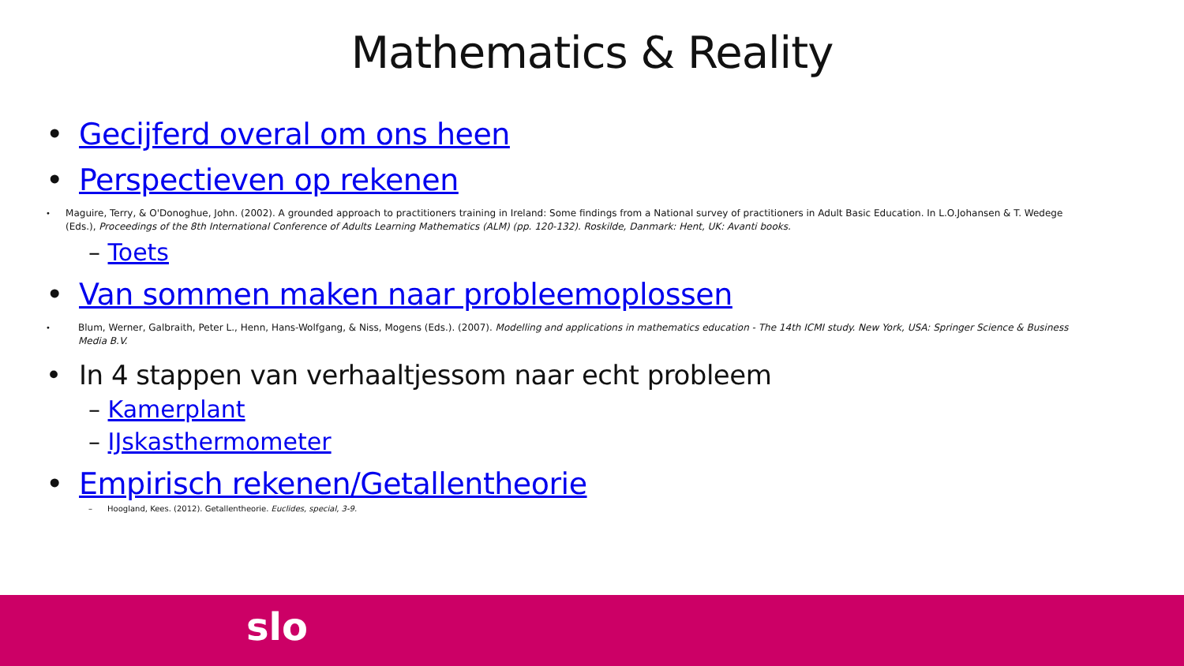Mathematics & Reality
• Gecijferd overal om ons heen
• Perspectieven op rekenen
• Maguire, Terry, & O'Donoghue, John. (2002). A grounded approach to practitioners training in Ireland: Some findings from a National survey of practitioners in Adult Basic Education. In L.O.Johansen & T. Wedege (Eds.), Proceedings of the 8th International Conference of Adults Learning Mathematics (ALM) (pp. 120-132). Roskilde, Danmark: Hent, UK: Avanti books.
– Toets
• Van sommen maken naar probleemoplossen
• Blum, Werner, Galbraith, Peter L., Henn, Hans-Wolfgang, & Niss, Mogens (Eds.). (2007). Modelling and applications in mathematics education - The 14th ICMI study. New York, USA: Springer Science & Business Media B.V.
• In 4 stappen van verhaaltjessom naar echt probleem
– Kamerplant
– IJskasthermometer
• Empirisch rekenen/Getallentheorie
– Hoogland, Kees. (2012). Getallentheorie. Euclides, special, 3-9.
slo